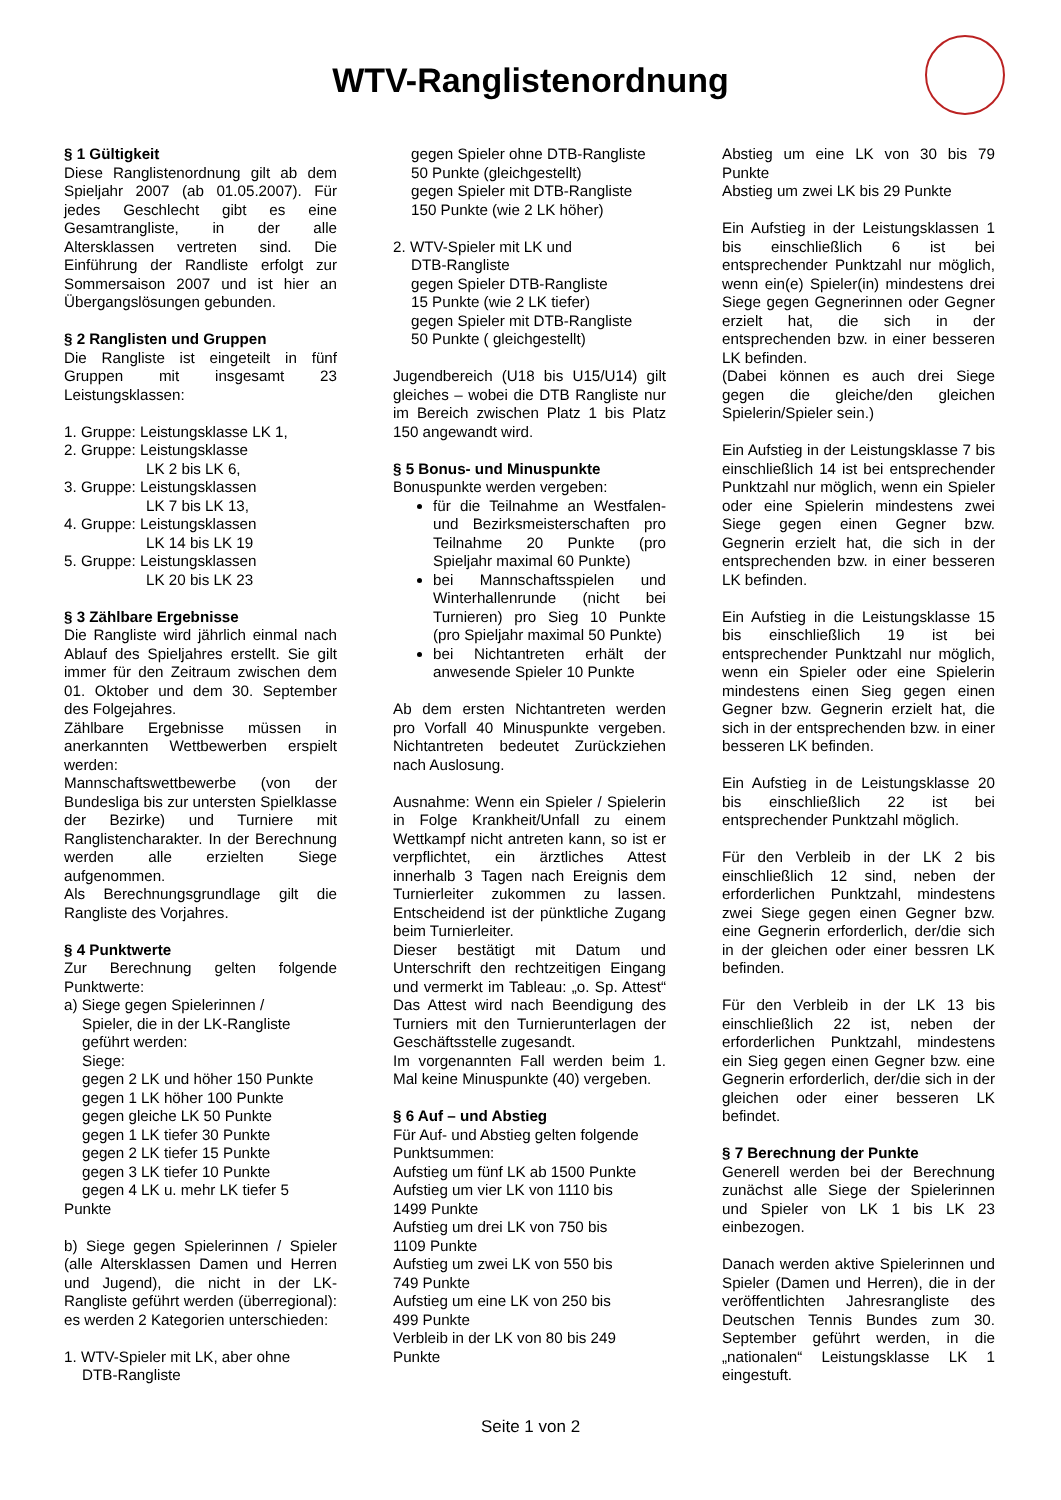WTV-Ranglistenordnung
§ 1 Gültigkeit
Diese Ranglistenordnung gilt ab dem Spieljahr 2007 (ab 01.05.2007). Für jedes Geschlecht gibt es eine Gesamtrangliste, in der alle Altersklassen vertreten sind. Die Einführung der Randliste erfolgt zur Sommersaison 2007 und ist hier an Übergangslösungen gebunden.
§ 2 Ranglisten und Gruppen
Die Rangliste ist eingeteilt in fünf Gruppen mit insgesamt 23 Leistungsklassen:
1. Gruppe: Leistungsklasse LK 1,
2. Gruppe: Leistungsklasse
LK 2 bis LK 6,
3. Gruppe: Leistungsklassen
LK 7 bis LK 13,
4. Gruppe: Leistungsklassen
LK 14 bis LK 19
5. Gruppe: Leistungsklassen
LK 20 bis LK 23
§ 3 Zählbare Ergebnisse
Die Rangliste wird jährlich einmal nach Ablauf des Spieljahres erstellt. Sie gilt immer für den Zeitraum zwischen dem 01. Oktober und dem 30. September des Folgejahres.
Zählbare Ergebnisse müssen in anerkannten Wettbewerben erspielt werden:
Mannschaftswettbewerbe (von der Bundesliga bis zur untersten Spielklasse der Bezirke) und Turniere mit Ranglistencharakter. In der Berechnung werden alle erzielten Siege aufgenommen.
Als Berechnungsgrundlage gilt die Rangliste des Vorjahres.
§ 4 Punktwerte
Zur Berechnung gelten folgende Punktwerte:
a) Siege gegen Spielerinnen /
Spieler, die in der LK-Rangliste
geführt werden:
Siege:
gegen 2 LK und höher 150 Punkte
gegen 1 LK höher 100 Punkte
gegen gleiche LK 50 Punkte
gegen 1 LK tiefer 30 Punkte
gegen 2 LK tiefer 15 Punkte
gegen 3 LK tiefer 10 Punkte
gegen 4 LK u. mehr LK tiefer 5 Punkte
b) Siege gegen Spielerinnen / Spieler (alle Altersklassen Damen und Herren und Jugend), die nicht in der LK-Rangliste geführt werden (überregional): es werden 2 Kategorien unterschieden:
1. WTV-Spieler mit LK, aber ohne
DTB-Rangliste
gegen Spieler ohne DTB-Rangliste
50 Punkte (gleichgestellt)
gegen Spieler mit DTB-Rangliste
150 Punkte (wie 2 LK höher)
2. WTV-Spieler mit LK und
DTB-Rangliste
gegen Spieler DTB-Rangliste
15 Punkte (wie 2 LK tiefer)
gegen Spieler mit DTB-Rangliste
50 Punkte ( gleichgestellt)
Jugendbereich (U18 bis U15/U14) gilt gleiches – wobei die DTB Rangliste nur im Bereich zwischen Platz 1 bis Platz 150 angewandt wird.
§ 5 Bonus- und Minuspunkte
Bonuspunkte werden vergeben:
für die Teilnahme an Westfalen- und Bezirksmeisterschaften pro Teilnahme 20 Punkte (pro Spieljahr maximal 60 Punkte)
bei Mannschaftsspielen und Winterhallenrunde (nicht bei Turnieren) pro Sieg 10 Punkte (pro Spieljahr maximal 50 Punkte)
bei Nichtantreten erhält der anwesende Spieler 10 Punkte
Ab dem ersten Nichtantreten werden pro Vorfall 40 Minuspunkte vergeben. Nichtantreten bedeutet Zurückziehen nach Auslosung.
Ausnahme: Wenn ein Spieler / Spielerin in Folge Krankheit/Unfall zu einem Wettkampf nicht antreten kann, so ist er verpflichtet, ein ärztliches Attest innerhalb 3 Tagen nach Ereignis dem Turnierleiter zukommen zu lassen. Entscheidend ist der pünktliche Zugang beim Turnierleiter.
Dieser bestätigt mit Datum und Unterschrift den rechtzeitigen Eingang und vermerkt im Tableau: „o. Sp. Attest“ Das Attest wird nach Beendigung des Turniers mit den Turnierunterlagen der Geschäftsstelle zugesandt.
Im vorgenannten Fall werden beim 1. Mal keine Minuspunkte (40) vergeben.
§ 6 Auf – und Abstieg
Für Auf- und Abstieg gelten folgende Punktsummen:
Aufstieg um fünf LK ab 1500 Punkte
Aufstieg um vier LK von 1110 bis
1499 Punkte
Aufstieg um drei LK von 750 bis
1109 Punkte
Aufstieg um zwei LK von 550 bis
749 Punkte
Aufstieg um eine LK von 250 bis
499 Punkte
Verbleib in der LK von 80 bis 249 Punkte
Abstieg um eine LK von 30 bis 79 Punkte
Abstieg um zwei LK bis 29 Punkte
Ein Aufstieg in der Leistungsklassen 1 bis einschließlich 6 ist bei entsprechender Punktzahl nur möglich, wenn ein(e) Spieler(in) mindestens drei Siege gegen Gegnerinnen oder Gegner erzielt hat, die sich in der entsprechenden bzw. in einer besseren LK befinden.
(Dabei können es auch drei Siege gegen die gleiche/den gleichen Spielerin/Spieler sein.)
Ein Aufstieg in der Leistungsklasse 7 bis einschließlich 14 ist bei entsprechender Punktzahl nur möglich, wenn ein Spieler oder eine Spielerin mindestens zwei Siege gegen einen Gegner bzw. Gegnerin erzielt hat, die sich in der entsprechenden bzw. in einer besseren LK befinden.
Ein Aufstieg in die Leistungsklasse 15 bis einschließlich 19 ist bei entsprechender Punktzahl nur möglich, wenn ein Spieler oder eine Spielerin mindestens einen Sieg gegen einen Gegner bzw. Gegnerin erzielt hat, die sich in der entsprechenden bzw. in einer besseren LK befinden.
Ein Aufstieg in de Leistungsklasse 20 bis einschließlich 22 ist bei entsprechender Punktzahl möglich.
Für den Verbleib in der LK 2 bis einschließlich 12 sind, neben der erforderlichen Punktzahl, mindestens zwei Siege gegen einen Gegner bzw. eine Gegnerin erforderlich, der/die sich in der gleichen oder einer bessren LK befinden.
Für den Verbleib in der LK 13 bis einschließlich 22 ist, neben der erforderlichen Punktzahl, mindestens ein Sieg gegen einen Gegner bzw. eine Gegnerin erforderlich, der/die sich in der gleichen oder einer besseren LK befindet.
§ 7 Berechnung der Punkte
Generell werden bei der Berechnung zunächst alle Siege der Spielerinnen und Spieler von LK 1 bis LK 23 einbezogen.
Danach werden aktive Spielerinnen und Spieler (Damen und Herren), die in der veröffentlichten Jahresrangliste des Deutschen Tennis Bundes zum 30. September geführt werden, in die „nationalen“ Leistungsklasse LK 1 eingestuft.
Seite 1 von 2